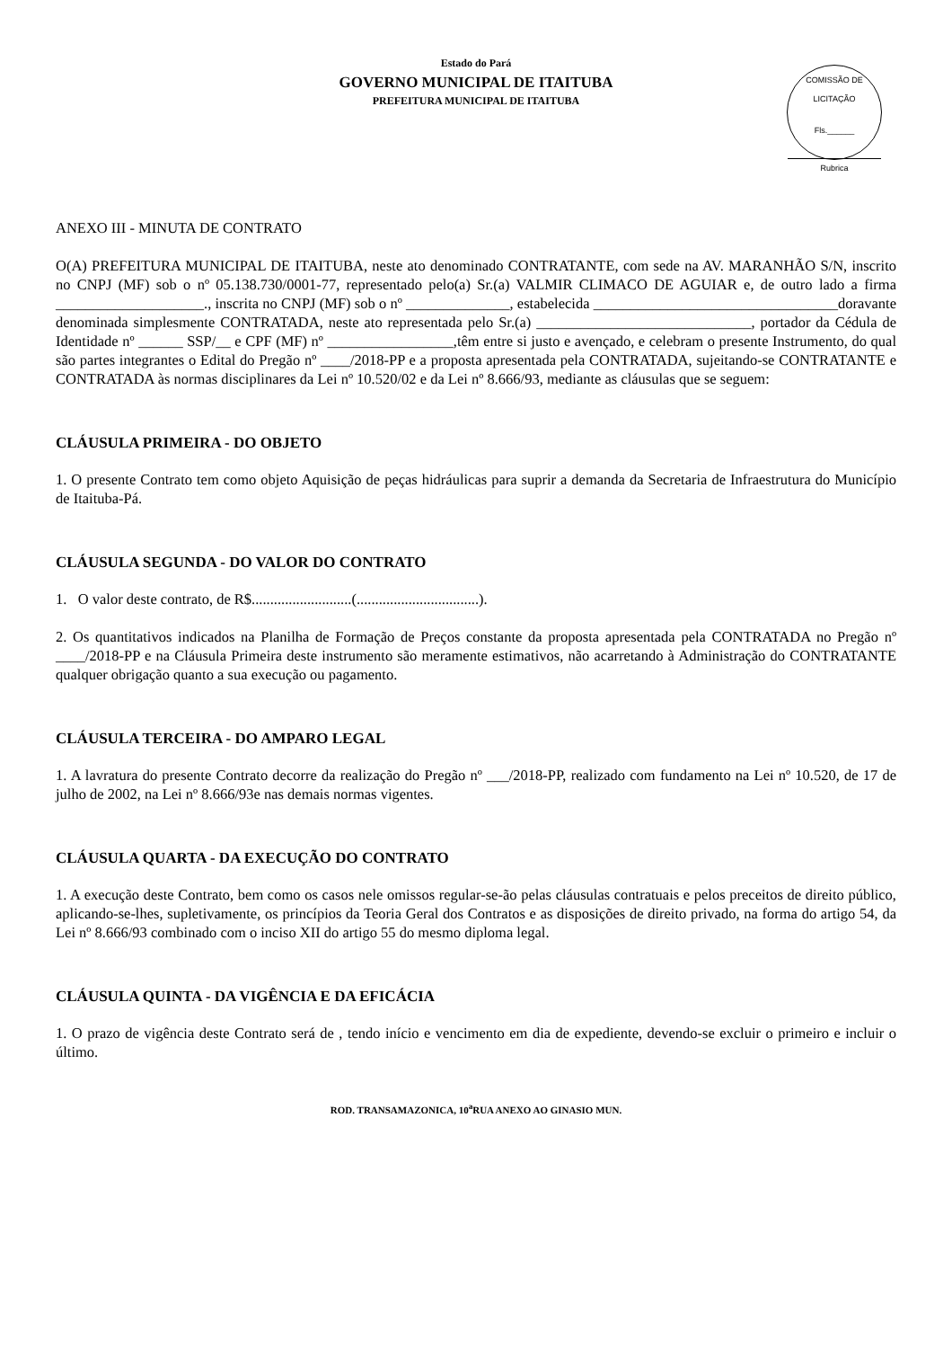Estado do Pará
GOVERNO MUNICIPAL DE ITAITUBA
PREFEITURA MUNICIPAL DE ITAITUBA
COMISSÃO DE LICITAÇÃO
Fls.______
Rubrica
ANEXO III - MINUTA DE CONTRATO
O(A) PREFEITURA MUNICIPAL DE ITAITUBA, neste ato denominado CONTRATANTE, com sede na AV. MARANHÃO S/N, inscrito no CNPJ (MF) sob o nº 05.138.730/0001-77, representado pelo(a) Sr.(a) VALMIR CLIMACO DE AGUIAR e, de outro lado a firma ____________________., inscrita no CNPJ (MF) sob o nº ______________, estabelecida _________________________________doravante denominada simplesmente CONTRATADA, neste ato representada pelo Sr.(a) _____________________________, portador da Cédula de Identidade nº ______ SSP/__ e CPF (MF) nº _________________,têm entre si justo e avençado, e celebram o presente Instrumento, do qual são partes integrantes o Edital do Pregão nº ____/2018-PP e a proposta apresentada pela CONTRATADA, sujeitando-se CONTRATANTE e CONTRATADA às normas disciplinares da Lei nº 10.520/02 e da Lei nº 8.666/93, mediante as cláusulas que se seguem:
CLÁUSULA PRIMEIRA - DO OBJETO
1. O presente Contrato tem como objeto Aquisição de peças hidráulicas para suprir a demanda da Secretaria de Infraestrutura do Município de Itaituba-Pá.
CLÁUSULA SEGUNDA - DO VALOR DO CONTRATO
1. O valor deste contrato, de R$...........................(.................................).
2. Os quantitativos indicados na Planilha de Formação de Preços constante da proposta apresentada pela CONTRATADA no Pregão nº ____/2018-PP e na Cláusula Primeira deste instrumento são meramente estimativos, não acarretando à Administração do CONTRATANTE qualquer obrigação quanto a sua execução ou pagamento.
CLÁUSULA TERCEIRA - DO AMPARO LEGAL
1. A lavratura do presente Contrato decorre da realização do Pregão nº ___/2018-PP, realizado com fundamento na Lei nº 10.520, de 17 de julho de 2002, na Lei nº 8.666/93e nas demais normas vigentes.
CLÁUSULA QUARTA - DA EXECUÇÃO DO CONTRATO
1. A execução deste Contrato, bem como os casos nele omissos regular-se-ão pelas cláusulas contratuais e pelos preceitos de direito público, aplicando-se-lhes, supletivamente, os princípios da Teoria Geral dos Contratos e as disposições de direito privado, na forma do artigo 54, da Lei nº 8.666/93 combinado com o inciso XII do artigo 55 do mesmo diploma legal.
CLÁUSULA QUINTA - DA VIGÊNCIA E DA EFICÁCIA
1. O prazo de vigência deste Contrato será de , tendo início e vencimento em dia de expediente, devendo-se excluir o primeiro e incluir o último.
ROD. TRANSAMAZONICA, 10<sup>a</sup>RUA ANEXO AO GINASIO MUN.